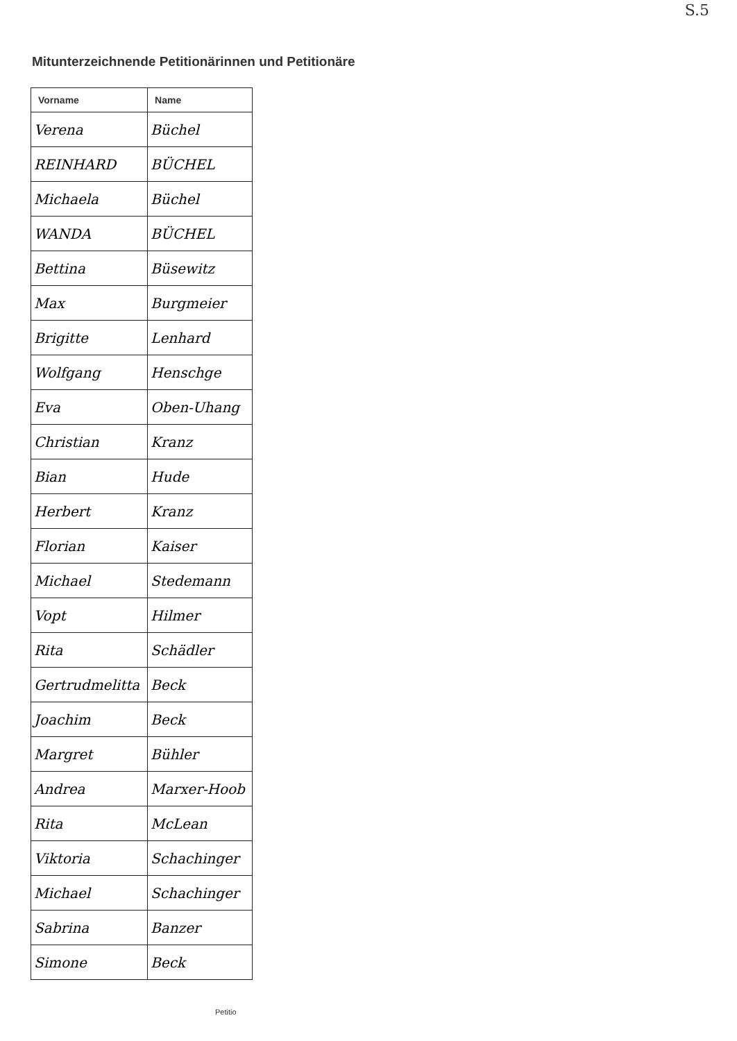S.5
Mitunterzeichnende Petitionärinnen und Petitionäre
| Vorname | Name |
| --- | --- |
| Verena | Büchel |
| REINHARD | BÜCHEL |
| Michaela | Büchel |
| WANDA | BÜCHEL |
| Bettina | Büsewitz |
| Max | Burgmeier |
| Brigitte | Lenhard |
| Wolfgang | Henschge |
| Eva | Oben-Uhang |
| Christian | Kranz |
| Bian | Hude |
| Herbert | Kranz |
| Florian | Kaiser |
| Michael | Stedemann |
| Vopt | Hilmer |
| Rita | Schädler |
| Gertrudmelitta | Beck |
| Joachim | Beck |
| Margret | Bühler |
| Andrea | Marxer-Hoob |
| Rita | McLean |
| Viktoria | Schachinger |
| Michael | Schachinger |
| Sabrina | Banzer |
| Simone | Beck |
Petitio